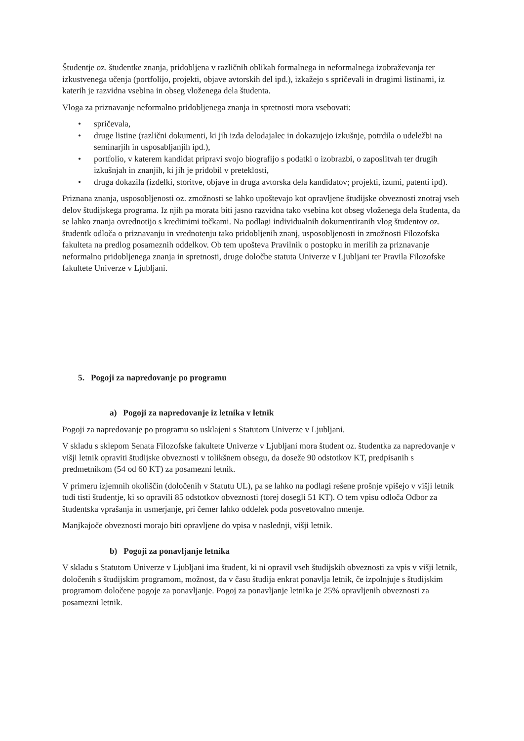Študentje oz. študentke znanja, pridobljena v različnih oblikah formalnega in neformalnega izobraževanja ter izkustvenega učenja (portfolijo, projekti, objave avtorskih del ipd.), izkažejo s spričevali in drugimi listinami, iz katerih je razvidna vsebina in obseg vloženega dela študenta.
Vloga za priznavanje neformalno pridobljenega znanja in spretnosti mora vsebovati:
• spričevala,
• druge listine (različni dokumenti, ki jih izda delodajalec in dokazujejo izkušnje, potrdila o udeležbi na seminarjih in usposabljanjih ipd.),
• portfolio, v katerem kandidat pripravi svojo biografijo s podatki o izobrazbi, o zaposlitvah ter drugih izkušnjah in znanjih, ki jih je pridobil v preteklosti,
• druga dokazila (izdelki, storitve, objave in druga avtorska dela kandidatov; projekti, izumi, patenti ipd).
Priznana znanja, usposobljenosti oz. zmožnosti se lahko upoštevajo kot opravljene študijske obveznosti znotraj vseh delov študijskega programa. Iz njih pa morata biti jasno razvidna tako vsebina kot obseg vloženega dela študenta, da se lahko znanja ovrednotijo s kreditnimi točkami. Na podlagi individualnih dokumentiranih vlog študentov oz. študentk odloča o priznavanju in vrednotenju tako pridobljenih znanj, usposobljenosti in zmožnosti Filozofska fakulteta na predlog posameznih oddelkov. Ob tem upošteva Pravilnik o postopku in merilih za priznavanje neformalno pridobljenega znanja in spretnosti, druge določbe statuta Univerze v Ljubljani ter Pravila Filozofske fakultete Univerze v Ljubljani.
5. Pogoji za napredovanje po programu
a) Pogoji za napredovanje iz letnika v letnik
Pogoji za napredovanje po programu so usklajeni s Statutom Univerze v Ljubljani.
V skladu s sklepom Senata Filozofske fakultete Univerze v Ljubljani mora študent oz. študentka za napredovanje v višji letnik opraviti študijske obveznosti v tolikšnem obsegu, da doseže 90 odstotkov KT, predpisanih s predmetnikom (54 od 60 KT) za posamezni letnik.
V primeru izjemnih okoliščin (določenih v Statutu UL), pa se lahko na podlagi rešene prošnje vpišejo v višji letnik tudi tisti študentje, ki so opravili 85 odstotkov obveznosti (torej dosegli 51 KT). O tem vpisu odloča Odbor za študentska vprašanja in usmerjanje, pri čemer lahko oddelek poda posvetovalno mnenje.
Manjkajoče obveznosti morajo biti opravljene do vpisa v naslednji, višji letnik.
b) Pogoji za ponavljanje letnika
V skladu s Statutom Univerze v Ljubljani ima študent, ki ni opravil vseh študijskih obveznosti za vpis v višji letnik, določenih s študijskim programom, možnost, da v času študija enkrat ponavlja letnik, če izpolnjuje s študijskim programom določene pogoje za ponavljanje. Pogoj za ponavljanje letnika je 25% opravljenih obveznosti za posamezni letnik.